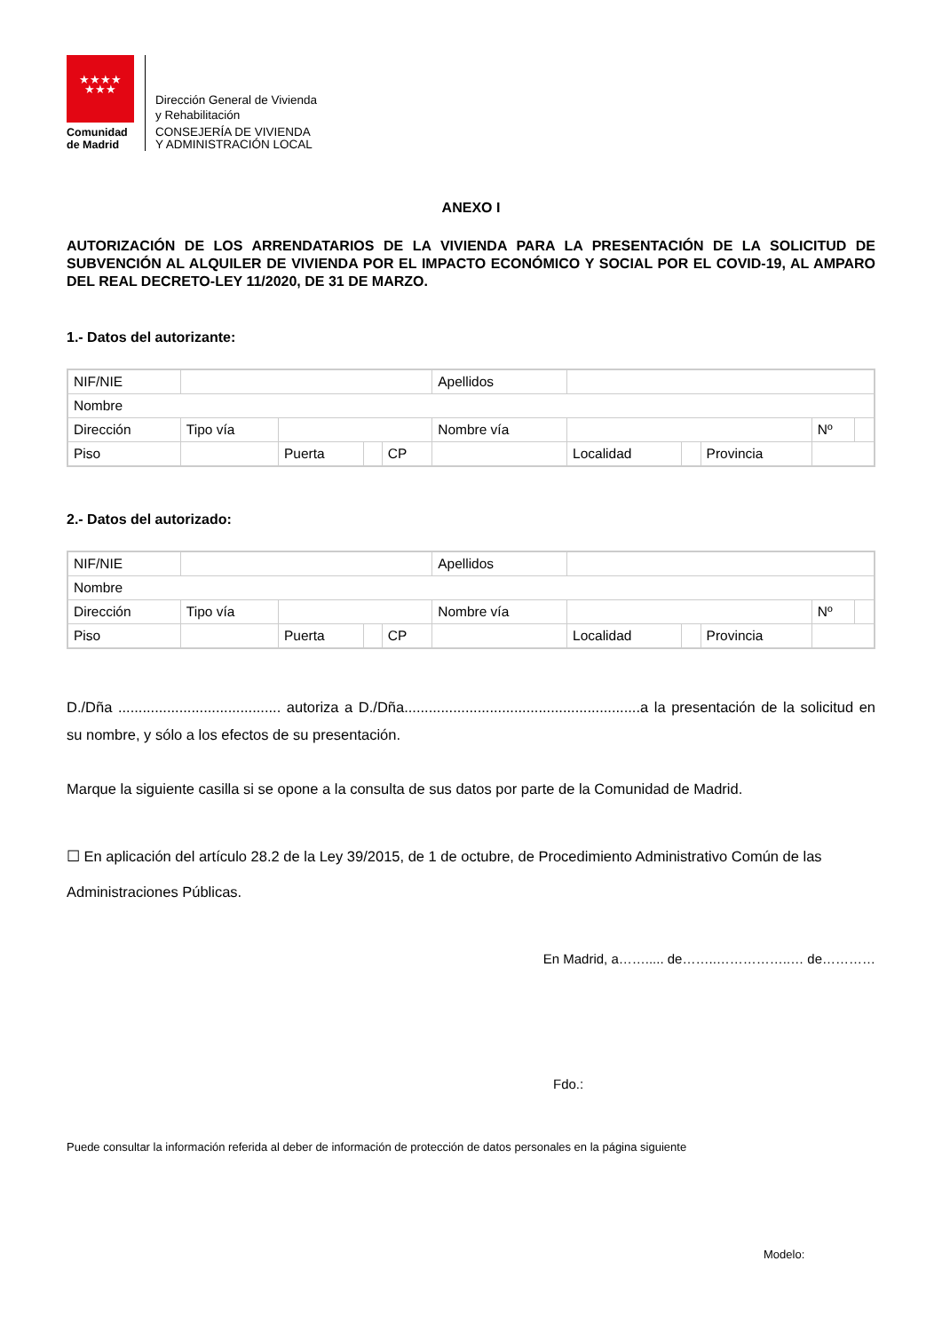★★★★
★★★
Comunidad
de Madrid
Dirección General de Vivienda
y Rehabilitación
CONSEJERÍA DE VIVIENDA
Y ADMINISTRACIÓN LOCAL
ANEXO I
AUTORIZACIÓN DE LOS ARRENDATARIOS DE LA VIVIENDA PARA LA PRESENTACIÓN DE LA SOLICITUD DE SUBVENCIÓN AL ALQUILER DE VIVIENDA POR EL IMPACTO ECONÓMICO Y SOCIAL POR EL COVID-19, AL AMPARO DEL REAL DECRETO-LEY 11/2020, DE 31 DE MARZO.
1.- Datos del autorizante:
| NIF/NIE | | | | | Apellidos | | | | | |
| Nombre | | | | | | | | | | |
| Dirección | Tipo vía | | | | Nombre vía | | | | Nº | |
| Piso | | Puerta | | CP | | Localidad | | Provincia | | |
2.- Datos del autorizado:
| NIF/NIE | | | | | Apellidos | | | | | |
| Nombre | | | | | | | | | | |
| Dirección | Tipo vía | | | | Nombre vía | | | | Nº | |
| Piso | | Puerta | | CP | | Localidad | | Provincia | | |
D./Dña ........................................ autoriza a D./Dña..........................................................a la presentación de la solicitud en su nombre, y sólo a los efectos de su presentación.
Marque la siguiente casilla si se opone a la consulta de sus datos por parte de la Comunidad de Madrid.
☐ En aplicación del artículo 28.2 de la Ley 39/2015, de 1 de octubre, de Procedimiento Administrativo Común de las Administraciones Públicas.
En Madrid, a……..... de……..……………..… de…………
Fdo.:
Puede consultar la información referida al deber de información de protección de datos personales en la página siguiente
Modelo: